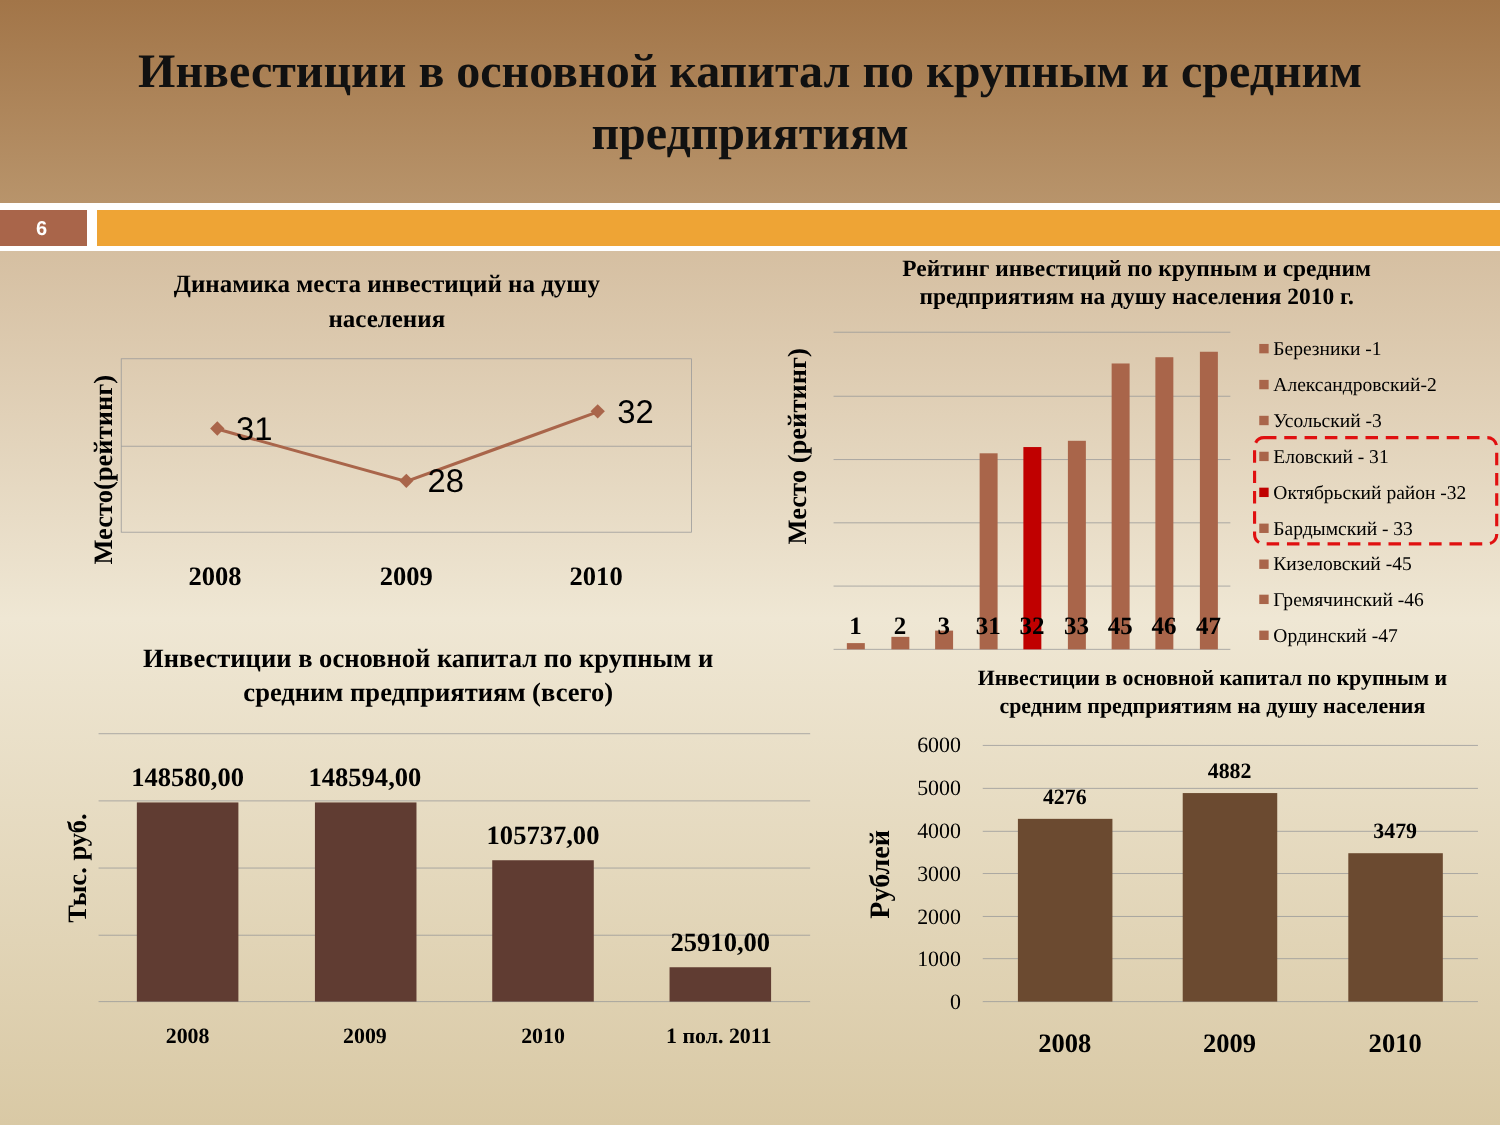Инвестиции в основной капитал по крупным и средним
предприятиям
6
Динамика места инвестиций на душу
населения
Место(рейтинг)
31
28
32
2008
2009
2010
Рейтинг инвестиций по крупным и средним
предприятиям на душу населения 2010 г.
Место (рейтинг)
1
2
3
31
32
33
45
46
47
Березники -1
Александровский-2
Усольский -3
Еловский - 31
Октябрьский район -32
Бардымский - 33
Кизеловский -45
Гремячинский -46
Ординский -47
Инвестиции в основной капитал по крупным и
средним предприятиям (всего)
Тыс. руб.
148580,00
148594,00
105737,00
25910,00
2008
2009
2010
1 пол. 2011
Инвестиции в основной капитал по крупным и
средним предприятиям на душу населения
Рублей
6000
5000
4000
3000
2000
1000
0
4276
4882
3479
2008
2009
2010